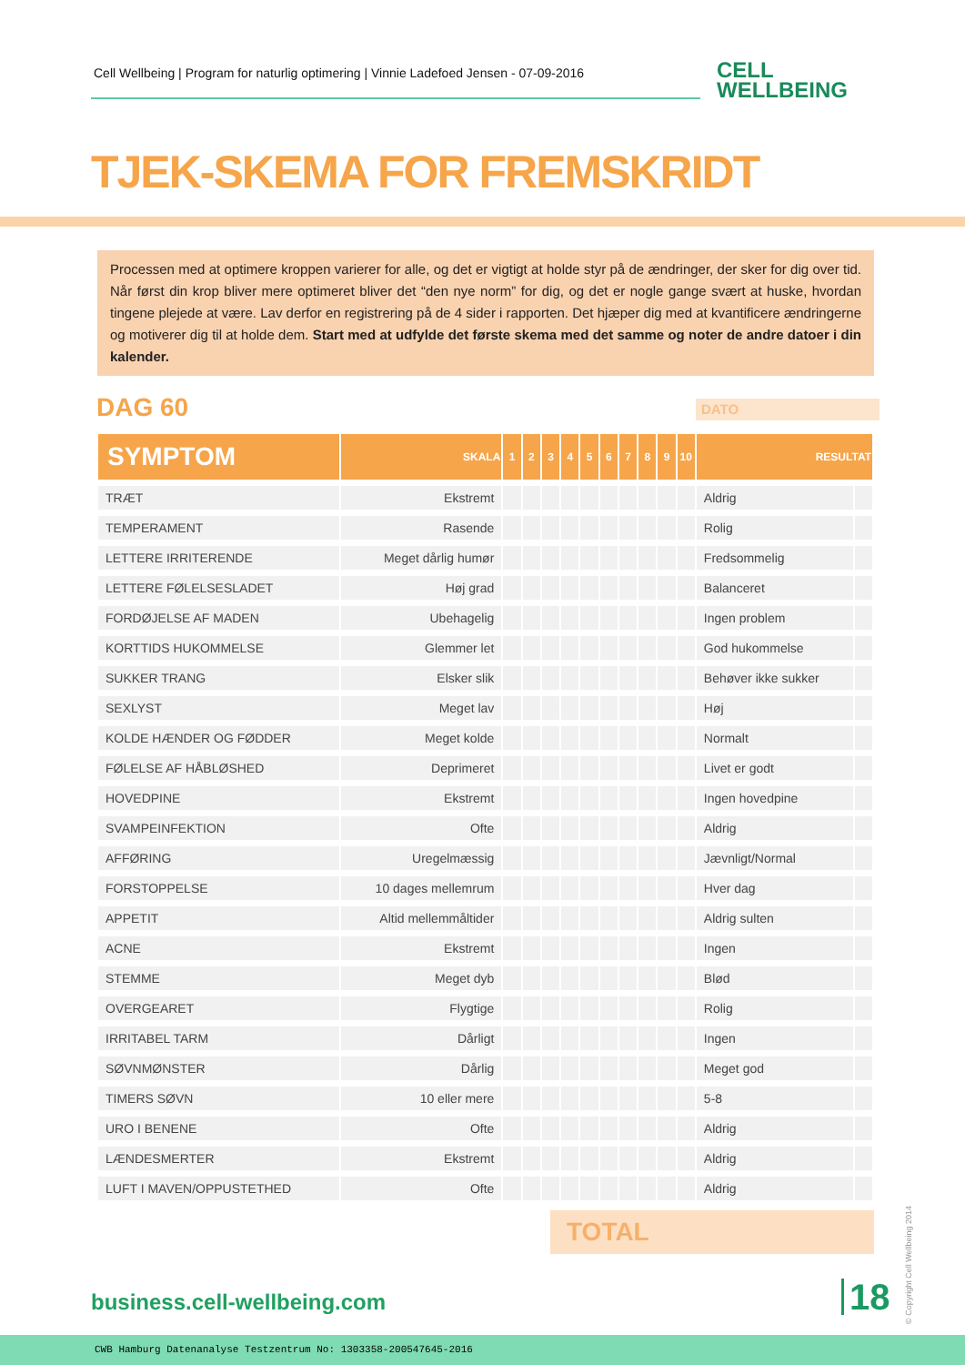Cell Wellbeing | Program for naturlig optimering | Vinnie Ladefoed Jensen - 07-09-2016
CELL
WELLBEING
TJEK-SKEMA FOR FREMSKRIDT
Processen med at optimere kroppen varierer for alle, og det er vigtigt at holde styr på de ændringer, der sker for dig over tid. Når først din krop bliver mere optimeret bliver det “den nye norm” for dig, og det er nogle gange svært at huske, hvordan tingene plejede at være. Lav derfor en registrering på de 4 sider i rapporten. Det hjæper dig med at kvantificere ændringerne og motiverer dig til at holde dem. Start med at udfylde det første skema med det samme og noter de andre datoer i din kalender.
DAG 60 DATO
| SYMPTOM | SKALA | 1 | 2 | 3 | 4 | 5 | 6 | 7 | 8 | 9 | 10 | RESULTAT | |
| --- | --- | --- | --- | --- | --- | --- | --- | --- | --- | --- | --- | --- | --- |
| TRÆT | Ekstremt | | | | | | | | | | | Aldrig | |
| TEMPERAMENT | Rasende | | | | | | | | | | | Rolig | |
| LETTERE IRRITERENDE | Meget dårlig humør | | | | | | | | | | | Fredsommelig | |
| LETTERE FØLELSESLADET | Høj grad | | | | | | | | | | | Balanceret | |
| FORDØJELSE AF MADEN | Ubehagelig | | | | | | | | | | | Ingen problem | |
| KORTTIDS HUKOMMELSE | Glemmer let | | | | | | | | | | | God hukommelse | |
| SUKKER TRANG | Elsker slik | | | | | | | | | | | Behøver ikke sukker | |
| SEXLYST | Meget lav | | | | | | | | | | | Høj | |
| KOLDE HÆNDER OG FØDDER | Meget kolde | | | | | | | | | | | Normalt | |
| FØLELSE AF HÅBLØSHED | Deprimeret | | | | | | | | | | | Livet er godt | |
| HOVEDPINE | Ekstremt | | | | | | | | | | | Ingen hovedpine | |
| SVAMPEINFEKTION | Ofte | | | | | | | | | | | Aldrig | |
| AFFØRING | Uregelmæssig | | | | | | | | | | | Jævnligt/Normal | |
| FORSTOPPELSE | 10 dages mellemrum | | | | | | | | | | | Hver dag | |
| APPETIT | Altid mellemmåltider | | | | | | | | | | | Aldrig sulten | |
| ACNE | Ekstremt | | | | | | | | | | | Ingen | |
| STEMME | Meget dyb | | | | | | | | | | | Blød | |
| OVERGEARET | Flygtige | | | | | | | | | | | Rolig | |
| IRRITABEL TARM | Dårligt | | | | | | | | | | | Ingen | |
| SØVNMØNSTER | Dårlig | | | | | | | | | | | Meget god | |
| TIMERS SØVN | 10 eller mere | | | | | | | | | | | 5-8 | |
| URO I BENENE | Ofte | | | | | | | | | | | Aldrig | |
| LÆNDESMERTER | Ekstremt | | | | | | | | | | | Aldrig | |
| LUFT I MAVEN/OPPUSTETHED | Ofte | | | | | | | | | | | Aldrig | |
TOTAL
business.cell-wellbeing.com 18
© Copyright Cell Wellbeing 2014
CWB Hamburg Datenanalyse Testzentrum No: 1303358-200547645-2016